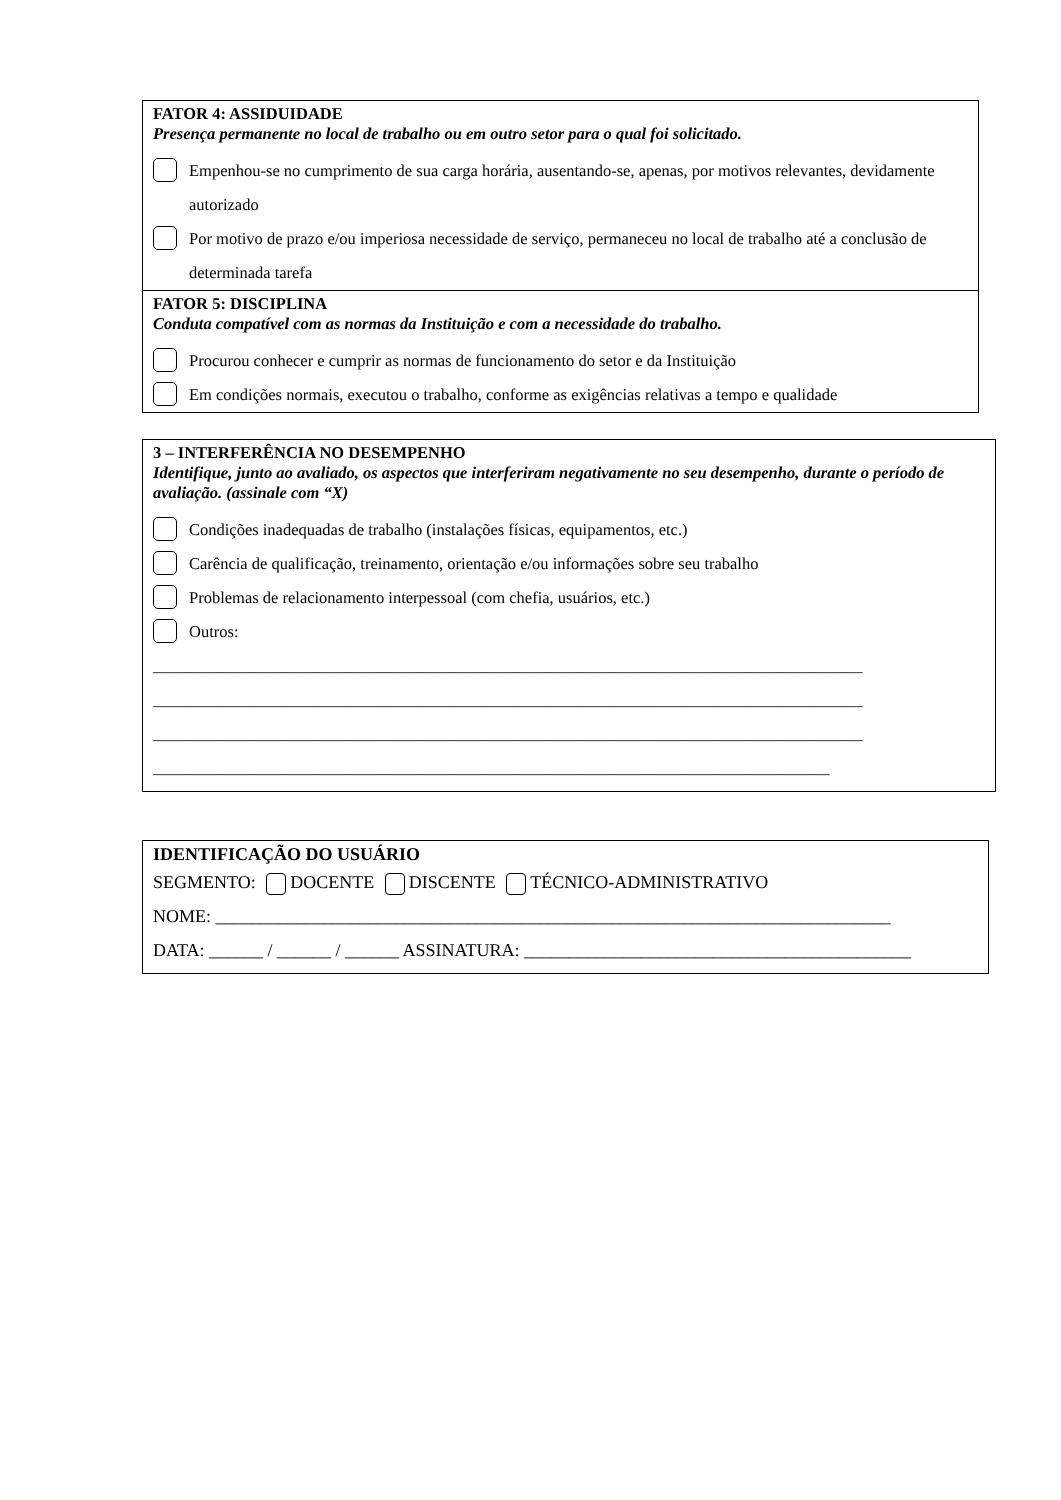FATOR 4: ASSIDUIDADE
Presença permanente no local de trabalho ou em outro setor para o qual foi solicitado.
Empenhou-se no cumprimento de sua carga horária, ausentando-se, apenas, por motivos relevantes, devidamente autorizado
Por motivo de prazo e/ou imperiosa necessidade de serviço, permaneceu no local de trabalho até a conclusão de determinada tarefa
FATOR 5: DISCIPLINA
Conduta compatível com as normas da Instituição e com a necessidade do trabalho.
Procurou conhecer e cumprir as normas de funcionamento do setor e da Instituição
Em condições normais, executou o trabalho, conforme as exigências relativas a tempo e qualidade
3 – INTERFERÊNCIA NO DESEMPENHO
Identifique, junto ao avaliado, os aspectos que interferiram negativamente no seu desempenho, durante o período de avaliação. (assinale com “X)
Condições inadequadas de trabalho (instalações físicas, equipamentos, etc.)
Carência de qualificação, treinamento, orientação e/ou informações sobre seu trabalho
Problemas de relacionamento interpessoal (com chefia, usuários, etc.)
Outros:
______________________________________________________________________________________
______________________________________________________________________________________
______________________________________________________________________________________
__________________________________________________________________________________
IDENTIFICAÇÃO DO USUÁRIO
SEGMENTO: DOCENTE DISCENTE TÉCNICO-ADMINISTRATIVO
NOME: ___________________________________________________________________________
DATA: ______ / ______ / ______ ASSINATURA: ___________________________________________